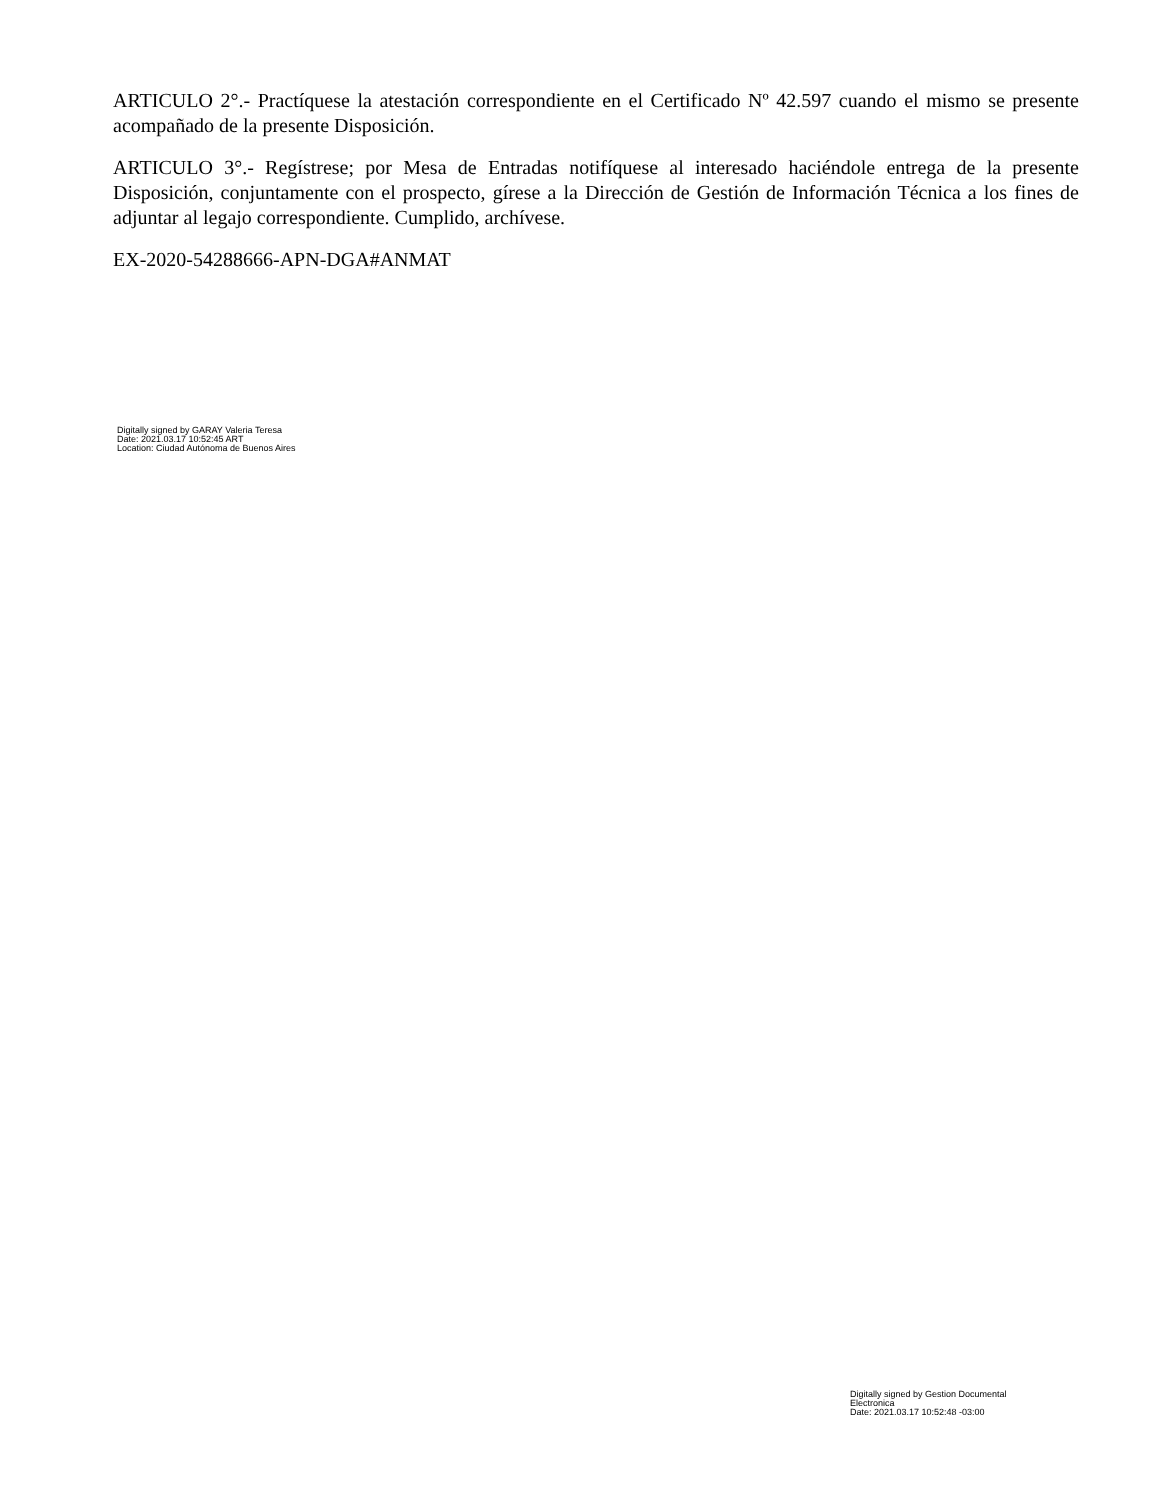ARTICULO 2°.- Practíquese la atestación correspondiente en el Certificado Nº 42.597 cuando el mismo se presente acompañado de la presente Disposición.
ARTICULO 3°.- Regístrese; por Mesa de Entradas notifíquese al interesado haciéndole entrega de la presente Disposición, conjuntamente con el prospecto, gírese a la Dirección de Gestión de Información Técnica a los fines de adjuntar al legajo correspondiente. Cumplido, archívese.
EX-2020-54288666-APN-DGA#ANMAT
Digitally signed by GARAY Valeria Teresa
Date: 2021.03.17 10:52:45 ART
Location: Ciudad Autónoma de Buenos Aires
Digitally signed by Gestion Documental Electronica
Date: 2021.03.17 10:52:48 -03:00